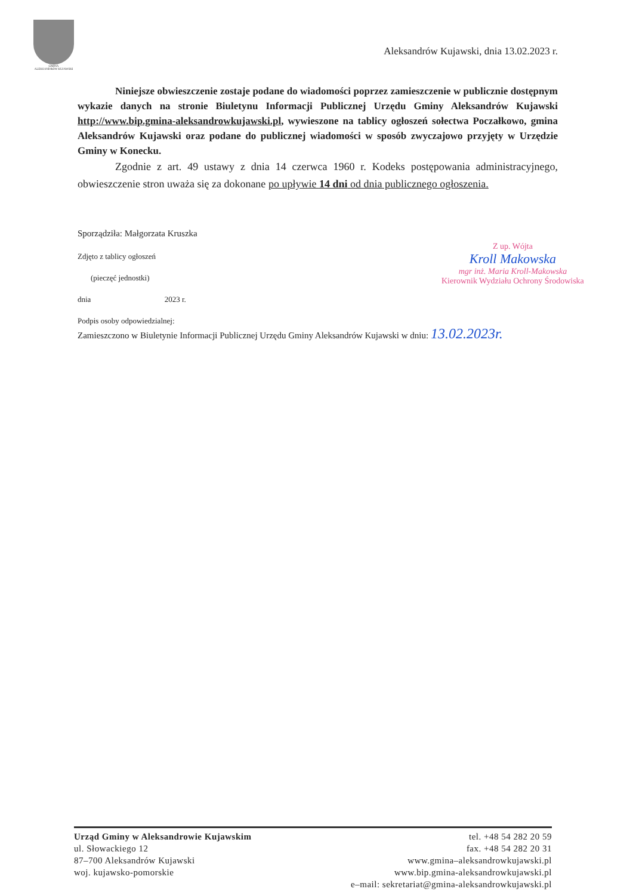GMINA
ALEKSANDRÓW KUJAWSKI
Aleksandrów Kujawski, dnia 13.02.2023 r.
Niniejsze obwieszczenie zostaje podane do wiadomości poprzez zamieszczenie w publicznie dostępnym wykazie danych na stronie Biuletynu Informacji Publicznej Urzędu Gminy Aleksandrów Kujawski http://www.bip.gmina-aleksandrowkujawski.pl, wywieszone na tablicy ogłoszeń sołectwa Poczałkowo, gmina Aleksandrów Kujawski oraz podane do publicznej wiadomości w sposób zwyczajowo przyjęty w Urzędzie Gminy w Konecku.
Zgodnie z art. 49 ustawy z dnia 14 czerwca 1960 r. Kodeks postępowania administracyjnego, obwieszczenie stron uważa się za dokonane po upływie 14 dni od dnia publicznego ogłoszenia.
Sporządziła: Małgorzata Kruszka
Zdjęto z tablicy ogłoszeń
(pieczęć jednostki)
dnia 2023 r.
Podpis osoby odpowiedzialnej:
Zamieszczono w Biuletynie Informacji Publicznej Urzędu Gminy Aleksandrów Kujawski w dniu: 13.02.2023r.
Z up. Wójta
Kroll Makowska
mgr inż. Maria Kroll-Makowska
Kierownik Wydziału Ochrony Środowiska
Urząd Gminy w Aleksandrowie Kujawskim
ul. Słowackiego 12
87–700 Aleksandrów Kujawski
woj. kujawsko-pomorskie
tel. +48 54 282 20 59
fax. +48 54 282 20 31
www.gmina–aleksandrowkujawski.pl
www.bip.gmina-aleksandrowkujawski.pl
e–mail: sekretariat@gmina-aleksandrowkujawski.pl